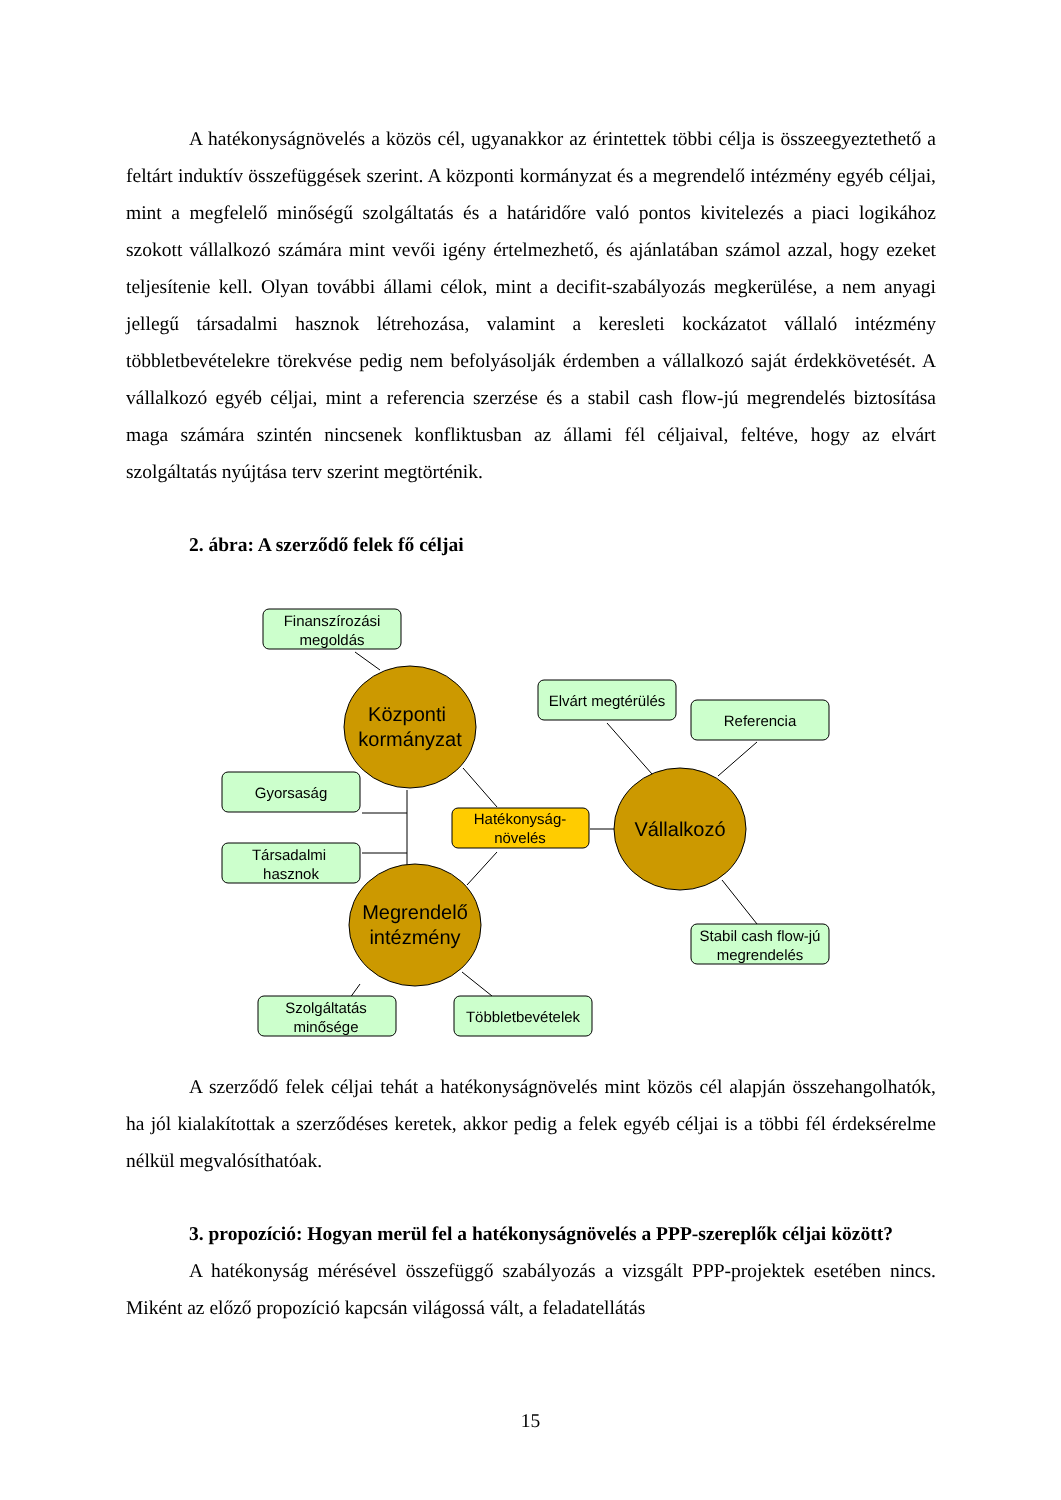A hatékonyságnövelés a közös cél, ugyanakkor az érintettek többi célja is összeegyeztethető a feltárt induktív összefüggések szerint. A központi kormányzat és a megrendelő intézmény egyéb céljai, mint a megfelelő minőségű szolgáltatás és a határidőre való pontos kivitelezés a piaci logikához szokott vállalkozó számára mint vevői igény értelmezhető, és ajánlatában számol azzal, hogy ezeket teljesítenie kell. Olyan további állami célok, mint a decifit-szabályozás megkerülése, a nem anyagi jellegű társadalmi hasznok létrehozása, valamint a keresleti kockázatot vállaló intézmény többletbevételekre törekvése pedig nem befolyásolják érdemben a vállalkozó saját érdekkövetését. A vállalkozó egyéb céljai, mint a referencia szerzése és a stabil cash flow-jú megrendelés biztosítása maga számára szintén nincsenek konfliktusban az állami fél céljaival, feltéve, hogy az elvárt szolgáltatás nyújtása terv szerint megtörténik.
2. ábra: A szerződő felek fő céljai
Finanszírozási
megoldás
Elvárt megtérülés
Referencia
Gyorsaság
Társadalmi
hasznok
Hatékonyság-
növelés
Stabil cash flow-jú
megrendelés
Szolgáltatás
minősége
Többletbevételek
Központi
kormányzat
Vállalkozó
Megrendelő
intézmény
A szerződő felek céljai tehát a hatékonyságnövelés mint közös cél alapján összehangolhatók, ha jól kialakítottak a szerződéses keretek, akkor pedig a felek egyéb céljai is a többi fél érdeksérelme nélkül megvalósíthatóak.
3. propozíció: Hogyan merül fel a hatékonyságnövelés a PPP-szereplők céljai között?
A hatékonyság mérésével összefüggő szabályozás a vizsgált PPP-projektek esetében nincs. Miként az előző propozíció kapcsán világossá vált, a feladatellátás
15